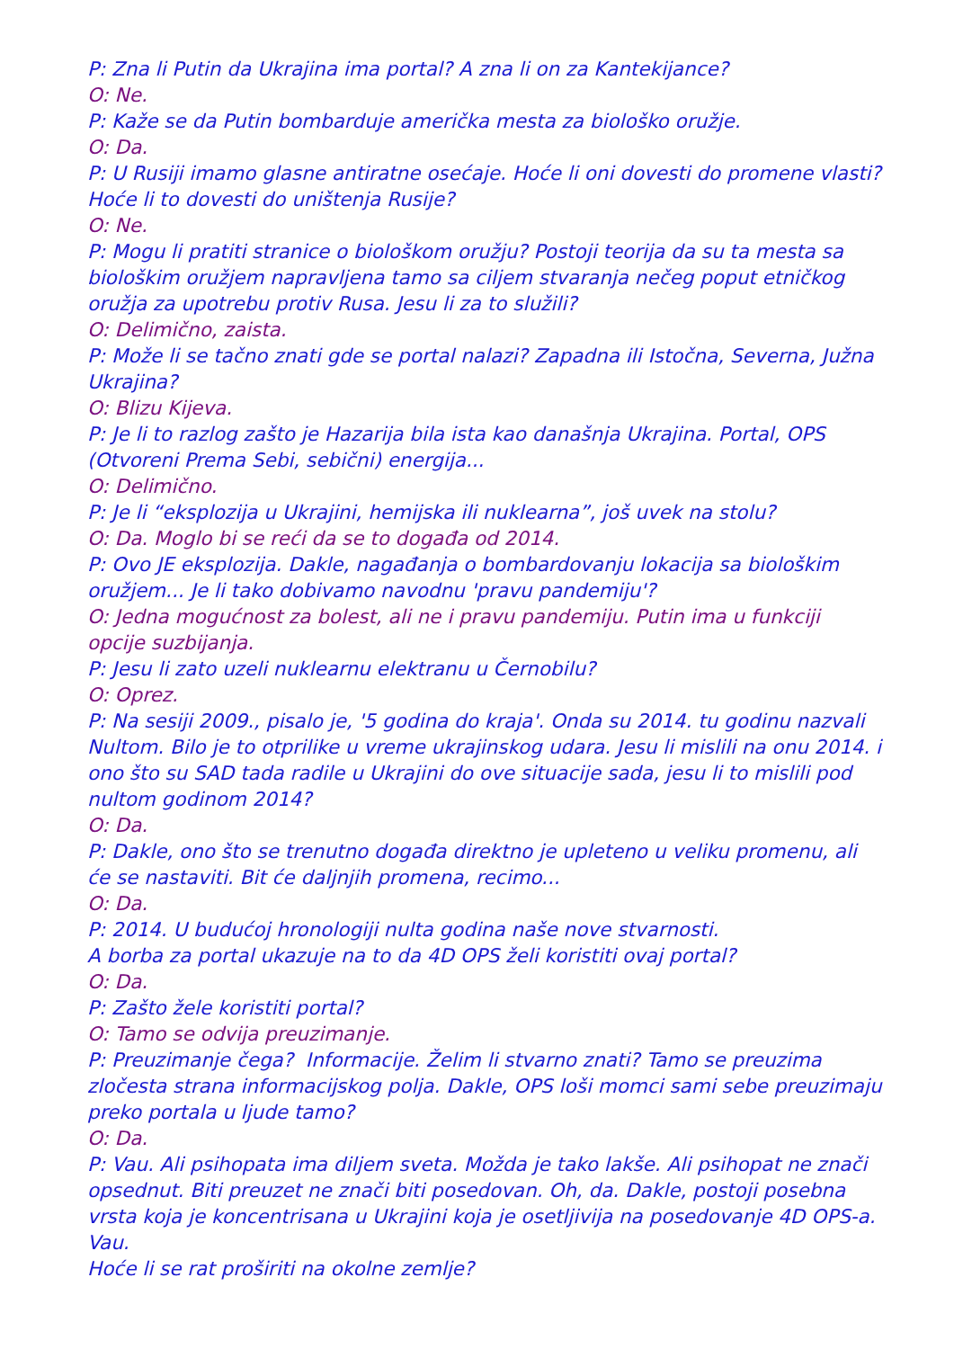P: Zna li Putin da Ukrajina ima portal? A zna li on za Kantekijance?
O: Ne.
P: Kaže se da Putin bombarduje američka mesta za biološko oružje.
O: Da.
P: U Rusiji imamo glasne antiratne osećaje. Hoće li oni dovesti do promene vlasti? Hoće li to dovesti do uništenja Rusije?
O: Ne.
P: Mogu li pratiti stranice o biološkom oružju? Postoji teorija da su ta mesta sa biološkim oružjem napravljena tamo sa ciljem stvaranja nečeg poput etničkog oružja za upotrebu protiv Rusa. Jesu li za to služili?
O: Delimično, zaista.
P: Može li se tačno znati gde se portal nalazi? Zapadna ili Istočna, Severna, Južna Ukrajina?
O: Blizu Kijeva.
P: Je li to razlog zašto je Hazarija bila ista kao današnja Ukrajina. Portal, OPS (Otvoreni Prema Sebi, sebični) energija...
O: Delimično.
P: Je li “eksplozija u Ukrajini, hemijska ili nuklearna”, još uvek na stolu?
O: Da. Moglo bi se reći da se to događa od 2014.
P: Ovo JE eksplozija. Dakle, nagađanja o bombardovanju lokacija sa biološkim oružjem... Je li tako dobivamo navodnu 'pravu pandemiju'?
O: Jedna mogućnost za bolest, ali ne i pravu pandemiju. Putin ima u funkciji opcije suzbijanja.
P: Jesu li zato uzeli nuklearnu elektranu u Černobilu?
O: Oprez.
P: Na sesiji 2009., pisalo je, '5 godina do kraja'. Onda su 2014. tu godinu nazvali Nultom. Bilo je to otprilike u vreme ukrajinskog udara. Jesu li mislili na onu 2014. i ono što su SAD tada radile u Ukrajini do ove situacije sada, jesu li to mislili pod nultom godinom 2014?
O: Da.
P: Dakle, ono što se trenutno događa direktno je upleteno u veliku promenu, ali će se nastaviti. Bit će daljnjih promena, recimo...
O: Da.
P: 2014. U budućoj hronologiji nulta godina naše nove stvarnosti.
A borba za portal ukazuje na to da 4D OPS želi koristiti ovaj portal?
O: Da.
P: Zašto žele koristiti portal?
O: Tamo se odvija preuzimanje.
P: Preuzimanje čega? Informacije. Želim li stvarno znati? Tamo se preuzima zločesta strana informacijskog polja. Dakle, OPS loši momci sami sebe preuzimaju preko portala u ljude tamo?
O: Da.
P: Vau. Ali psihopata ima diljem sveta. Možda je tako lakše. Ali psihopat ne znači opsednut. Biti preuzet ne znači biti posedovan. Oh, da. Dakle, postoji posebna vrsta koja je koncentrisana u Ukrajini koja je osetljivija na posedovanje 4D OPS-a. Vau.
Hoće li se rat proširiti na okolne zemlje?